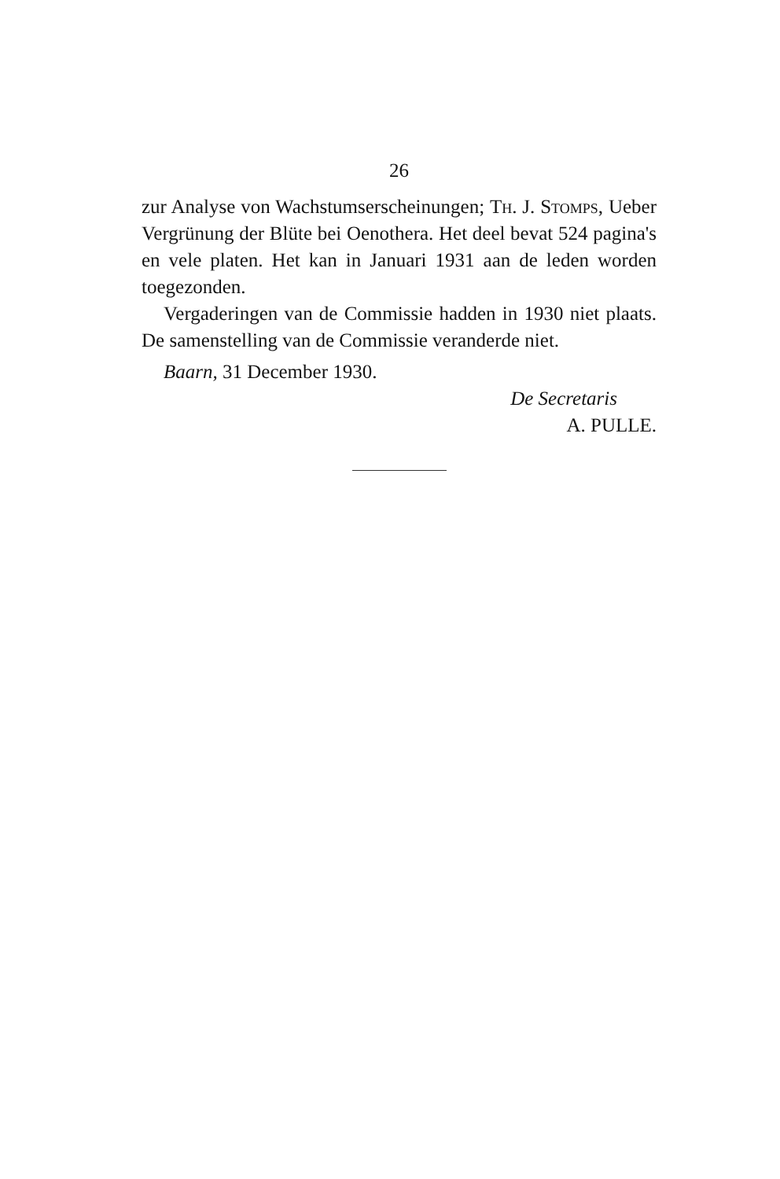26
zur Analyse von Wachstumserscheinungen; Th. J. Stomps, Ueber Vergrünung der Blüte bei Oenothera. Het deel bevat 524 pagina's en vele platen. Het kan in Januari 1931 aan de leden worden toegezonden.
Vergaderingen van de Commissie hadden in 1930 niet plaats. De samenstelling van de Commissie veranderde niet.
Baarn, 31 December 1930.
De Secretaris
A. PULLE.